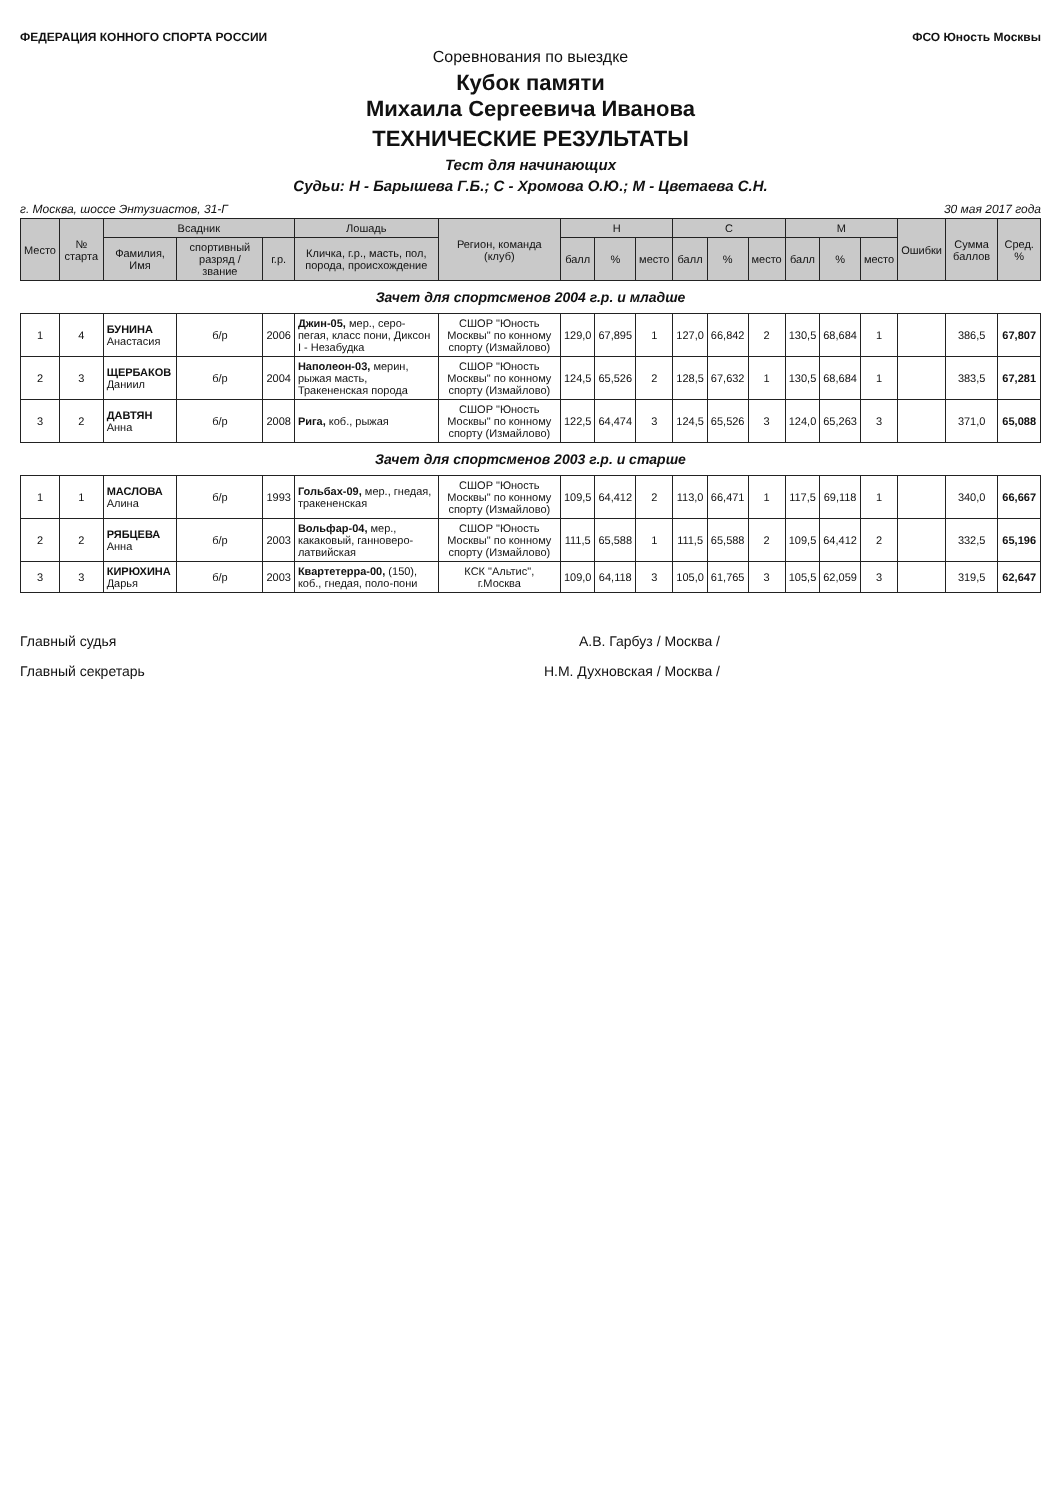ФЕДЕРАЦИЯ КОННОГО СПОРТА РОССИИ ФСО Юность Москвы
Соревнования по выездке
Кубок памяти
Михаила Сергеевича Иванова
ТЕХНИЧЕСКИЕ РЕЗУЛЬТАТЫ
Тест для начинающих
Судьи: Н - Барышева Г.Б.; С - Хромова О.Ю.; М - Цветаева С.Н.
г. Москва, шоссе Энтузиастов, 31-Г 30 мая 2017 года
| Место | № старта | Всадник | | | Лошадь | Регион, команда (клуб) | Н | | | С | | | М | | | Ошибки | Сумма баллов | Сред. % |
| --- | --- | --- | --- | --- | --- | --- | --- | --- | --- | --- | --- | --- | --- | --- | --- | --- | --- | --- |
| | | Фамилия, Имя | спортивный разряд / звание | г.р. | Кличка, г.р., масть, пол, порода, происхождение | | балл | % | место | балл | % | место | балл | % | место | | | |
| Зачет для спортсменов 2004 г.р. и младше | | | | | | | | | | | | | | | | | | |
| 1 | 4 | БУНИНА Анастасия | б/р | 2006 | Джин-05, мер., серо-пегая, класс пони, Диксон I - Незабудка | СШОР "Юность Москвы" по конному спорту (Измайлово) | 129,0 | 67,895 | 1 | 127,0 | 66,842 | 2 | 130,5 | 68,684 | 1 | | 386,5 | 67,807 |
| 2 | 3 | ЩЕРБАКОВ Даниил | б/р | 2004 | Наполеон-03, мерин, рыжая масть, Тракененская порода | СШОР "Юность Москвы" по конному спорту (Измайлово) | 124,5 | 65,526 | 2 | 128,5 | 67,632 | 1 | 130,5 | 68,684 | 1 | | 383,5 | 67,281 |
| 3 | 2 | ДАВТЯН Анна | б/р | 2008 | Рига, коб., рыжая | СШОР "Юность Москвы" по конному спорту (Измайлово) | 122,5 | 64,474 | 3 | 124,5 | 65,526 | 3 | 124,0 | 65,263 | 3 | | 371,0 | 65,088 |
| Зачет для спортсменов 2003 г.р. и старше | | | | | | | | | | | | | | | | | | |
| 1 | 1 | МАСЛОВА Алина | б/р | 1993 | Гольбах-09, мер., гнедая, тракененская | СШОР "Юность Москвы" по конному спорту (Измайлово) | 109,5 | 64,412 | 2 | 113,0 | 66,471 | 1 | 117,5 | 69,118 | 1 | | 340,0 | 66,667 |
| 2 | 2 | РЯБЦЕВА Анна | б/р | 2003 | Вольфар-04, мер., какаковый, ганноверо-латвийская | СШОР "Юность Москвы" по конному спорту (Измайлово) | 111,5 | 65,588 | 1 | 111,5 | 65,588 | 2 | 109,5 | 64,412 | 2 | | 332,5 | 65,196 |
| 3 | 3 | КИРЮХИНА Дарья | б/р | 2003 | Квартетерра-00, (150), коб., гнедая, поло-пони | КСК "Альтис", г.Москва | 109,0 | 64,118 | 3 | 105,0 | 61,765 | 3 | 105,5 | 62,059 | 3 | | 319,5 | 62,647 |
Главный судья А.В. Гарбуз / Москва /
Главный секретарь Н.М. Духновская / Москва /